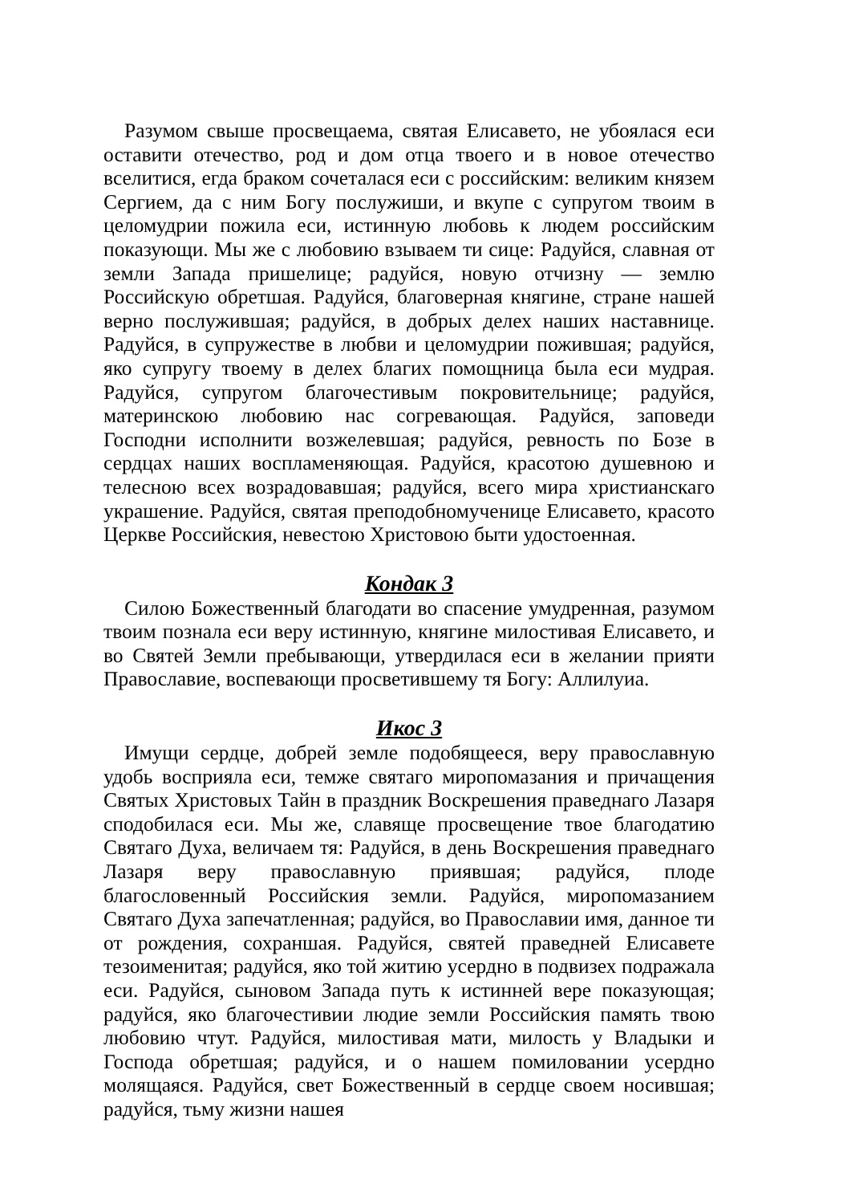Разумом свыше просвещаема, святая Елисавето, не убоялася еси оставити отечество, род и дом отца твоего и в новое отечество вселитися, егда браком сочеталася еси с российским: великим князем Сергием, да с ним Богу послужиши, и вкупе с супругом твоим в целомудрии пожила еси, истинную любовь к людем российским показующи. Мы же с любовию взываем ти сице: Радуйся, славная от земли Запада пришелице; радуйся, новую отчизну — землю Российскую обретшая. Радуйся, благоверная княгине, стране нашей верно послужившая; радуйся, в добрых делех наших наставнице. Радуйся, в супружестве в любви и целомудрии пожившая; радуйся, яко супругу твоему в делех благих помощница была еси мудрая. Радуйся, супругом благочестивым покровительнице; радуйся, материнскою любовию нас согревающая. Радуйся, заповеди Господни исполнити возжелевшая; радуйся, ревность по Бозе в сердцах наших воспламеняющая. Радуйся, красотою душевною и телесною всех возрадовавшая; радуйся, всего мира христианскаго украшение. Радуйся, святая преподобномученице Елисавето, красото Церкве Российския, невестою Христовою быти удостоенная.
Кондак 3
Силою Божественный благодати во спасение умудренная, разумом твоим познала еси веру истинную, княгине милостивая Елисавето, и во Святей Земли пребывающи, утвердилася еси в желании прияти Православие, воспевающи просветившему тя Богу: Аллилуиа.
Икос 3
Имущи сердце, добрей земле подобящееся, веру православную удобь восприяла еси, темже святаго миропомазания и причащения Святых Христовых Тайн в праздник Воскрешения праведнаго Лазаря сподобилася еси. Мы же, славяще просвещение твое благодатию Святаго Духа, величаем тя: Радуйся, в день Воскрешения праведнаго Лазаря веру православную приявшая; радуйся, плоде благословенный Российския земли. Радуйся, миропомазанием Святаго Духа запечатленная; радуйся, во Православии имя, данное ти от рождения, сохраншая. Радуйся, святей праведней Елисавете тезоименитая; радуйся, яко той житию усердно в подвизех подражала еси. Радуйся, сыновом Запада путь к истинней вере показующая; радуйся, яко благочестивии людие земли Российския память твою любовию чтут. Радуйся, милостивая мати, милость у Владыки и Господа обретшая; радуйся, и о нашем помиловании усердно молящаяся. Радуйся, свет Божественный в сердце своем носившая; радуйся, тьму жизни нашея